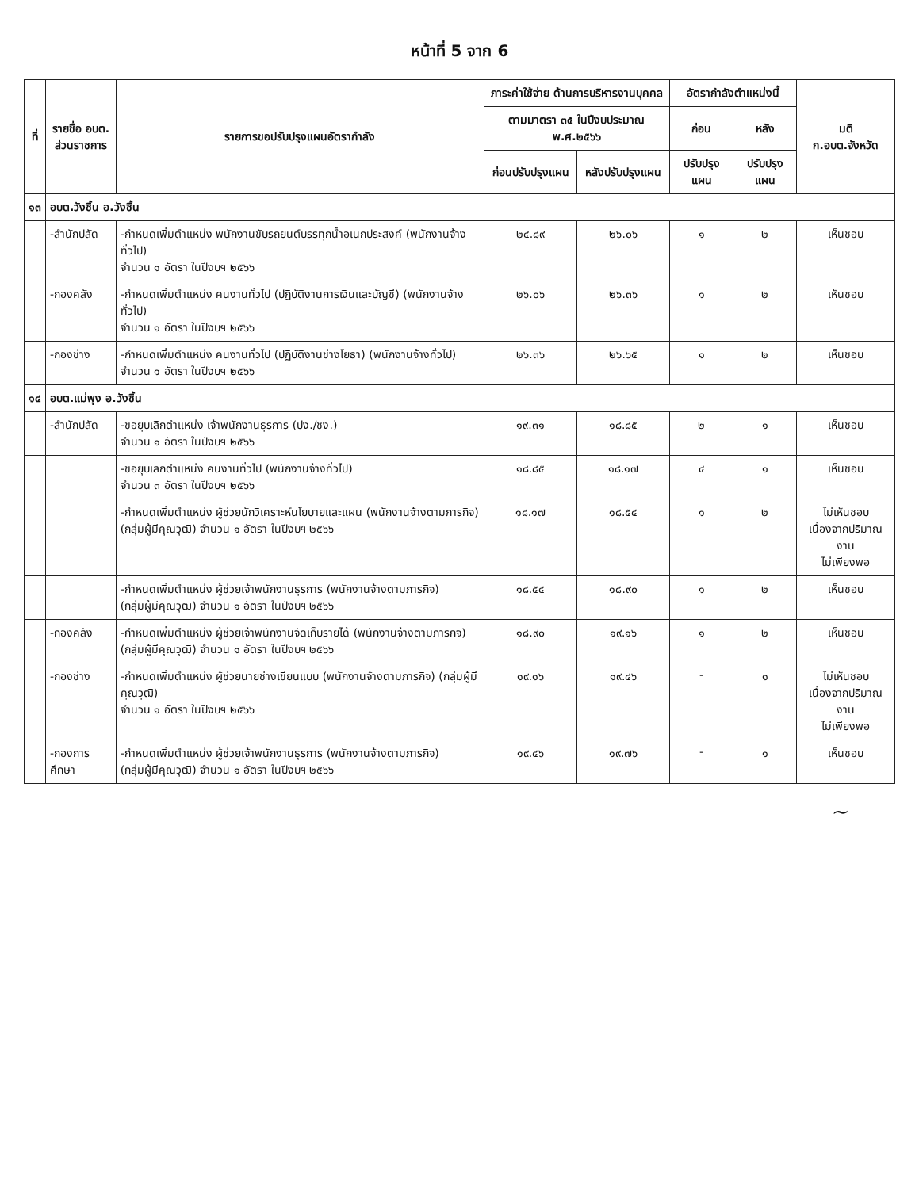หน้าที่ 5 จาก 6
| ที่ | รายชื่อ อบต. ส่วนราชการ | รายการขอปรับปรุงแผนอัตรากำลัง | ภาระค่าใช้จ่าย ด้านการบริหารงานบุคคล | | อัตรากำลังตำแหน่งนี้ | | มติ ก.อบต.จังหวัด |
| --- | --- | --- | --- | --- | --- | --- | --- |
| | | | ตามมาตรา ๓๕ ในปีงบประมาณ พ.ศ.๒๕๖๖ | | ก่อน | หลัง | |
| | | | ก่อนปรับปรุงแผน | หลังปรับปรุงแผน | ปรับปรุงแผน | ปรับปรุงแผน | |
| ๑๓ | อบต.วังชิ้น อ.วังชิ้น | | | | | | |
| | -สำนักปลัด | -กำหนดเพิ่มตำแหน่ง พนักงานขับรถยนต์บรรทุกน้ำอเนกประสงค์ (พนักงานจ้างทั่วไป) จำนวน ๑ อัตรา ในปีงบฯ ๒๕๖๖ | ๒๔.๘๙ | ๒๖.๐๖ | ๑ | ๒ | เห็นชอบ |
| | -กองคลัง | -กำหนดเพิ่มตำแหน่ง คนงานทั่วไป (ปฏิบัติงานการเงินและบัญชี) (พนักงานจ้างทั่วไป) จำนวน ๑ อัตรา ในปีงบฯ ๒๕๖๖ | ๒๖.๐๖ | ๒๖.๓๖ | ๑ | ๒ | เห็นชอบ |
| | -กองช่าง | -กำหนดเพิ่มตำแหน่ง คนงานทั่วไป (ปฏิบัติงานช่างโยธา) (พนักงานจ้างทั่วไป) จำนวน ๑ อัตรา ในปีงบฯ ๒๕๖๖ | ๒๖.๓๖ | ๒๖.๖๕ | ๑ | ๒ | เห็นชอบ |
| ๑๔ | อบต.แม่พุง อ.วังชิ้น | | | | | | |
| | -สำนักปลัด | -ขอยุบเลิกตำแหน่ง เจ้าพนักงานธุรการ (ปง./ชง.) จำนวน ๑ อัตรา ในปีงบฯ ๒๕๖๖ | ๑๙.๓๑ | ๑๘.๘๕ | ๒ | ๑ | เห็นชอบ |
| | | -ขอยุบเลิกตำแหน่ง คนงานทั่วไป (พนักงานจ้างทั่วไป) จำนวน ๓ อัตรา ในปีงบฯ ๒๕๖๖ | ๑๘.๘๕ | ๑๘.๑๗ | ๔ | ๑ | เห็นชอบ |
| | | -กำหนดเพิ่มตำแหน่ง ผู้ช่วยนักวิเคราะห์นโยบายและแผน (พนักงานจ้างตามภารกิจ) (กลุ่มผู้มีคุณวุฒิ) จำนวน ๑ อัตรา ในปีงบฯ ๒๕๖๖ | ๑๘.๑๗ | ๑๘.๕๔ | ๑ | ๒ | ไม่เห็นชอบ เนื่องจากปริมาณงาน ไม่เพียงพอ |
| | | -กำหนดเพิ่มตำแหน่ง ผู้ช่วยเจ้าพนักงานธุรการ (พนักงานจ้างตามภารกิจ) (กลุ่มผู้มีคุณวุฒิ) จำนวน ๑ อัตรา ในปีงบฯ ๒๕๖๖ | ๑๘.๕๔ | ๑๘.๙๐ | ๑ | ๒ | เห็นชอบ |
| | -กองคลัง | -กำหนดเพิ่มตำแหน่ง ผู้ช่วยเจ้าพนักงานจัดเก็บรายได้ (พนักงานจ้างตามภารกิจ) (กลุ่มผู้มีคุณวุฒิ) จำนวน ๑ อัตรา ในปีงบฯ ๒๕๖๖ | ๑๘.๙๐ | ๑๙.๑๖ | ๑ | ๒ | เห็นชอบ |
| | -กองช่าง | -กำหนดเพิ่มตำแหน่ง ผู้ช่วยนายช่างเขียนแบบ (พนักงานจ้างตามภารกิจ) (กลุ่มผู้มีคุณวุฒิ) จำนวน ๑ อัตรา ในปีงบฯ ๒๕๖๖ | ๑๙.๑๖ | ๑๙.๔๖ | - | ๑ | ไม่เห็นชอบ เนื่องจากปริมาณงาน ไม่เพียงพอ |
| | -กองการศึกษา | -กำหนดเพิ่มตำแหน่ง ผู้ช่วยเจ้าพนักงานธุรการ (พนักงานจ้างตามภารกิจ) (กลุ่มผู้มีคุณวุฒิ) จำนวน ๑ อัตรา ในปีงบฯ ๒๕๖๖ | ๑๙.๔๖ | ๑๙.๗๖ | - | ๑ | เห็นชอบ |
~